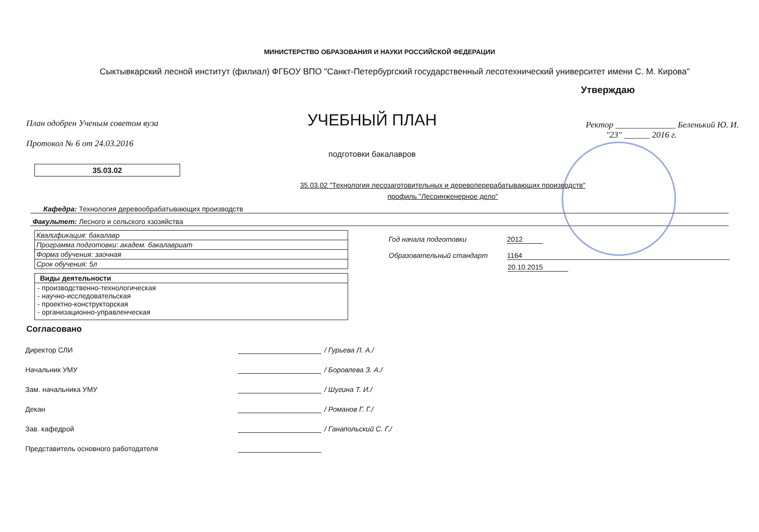МИНИСТЕРСТВО ОБРАЗОВАНИЯ И НАУКИ РОССИЙСКОЙ ФЕДЕРАЦИИ
Сыктывкарский лесной институт (филиал) ФГБОУ ВПО "Санкт-Петербургский государственный лесотехнический университет имени С. М. Кирова"
Утверждаю
План одобрен Ученым советом вуза
Протокол № 6 от 24.03.2016
УЧЕБНЫЙ ПЛАН
подготовки бакалавров
Ректор ______________ Беленький Ю. И.
"23" ______ 2016 г.
35.03.02
35.03.02 "Технология лесозаготовительных и деревоперерабатывающих производств"
профиль "Лесоинженерное дело"
Кафедра: Технология деревообрабатывающих производств
Факультет: Лесного и сельского хзозяйства
| Квалификация: бакалавр |
| Программа подготовки: академ. бакалавриат |
| Форма обучения: заочная |
| Срок обучения: 5л |
| Виды деятельности |
| --- |
| - производственно-технологическая - научно-исследовательская - проектно-конструкторская - организационно-управленческая |
Год начала подготовки
2012
Образовательный стандарт 1164
20.10.2015
Согласовано
Директор СЛИ / Гурьева Л. А./
Начальник УМУ / Боровлева З. А./
Зам. начальника УМУ / Шугина Т. И./
Декан / Романов Г. Г./
Зав. кафедрой / Ганапольский С. Г./
Представитель основного работодателя